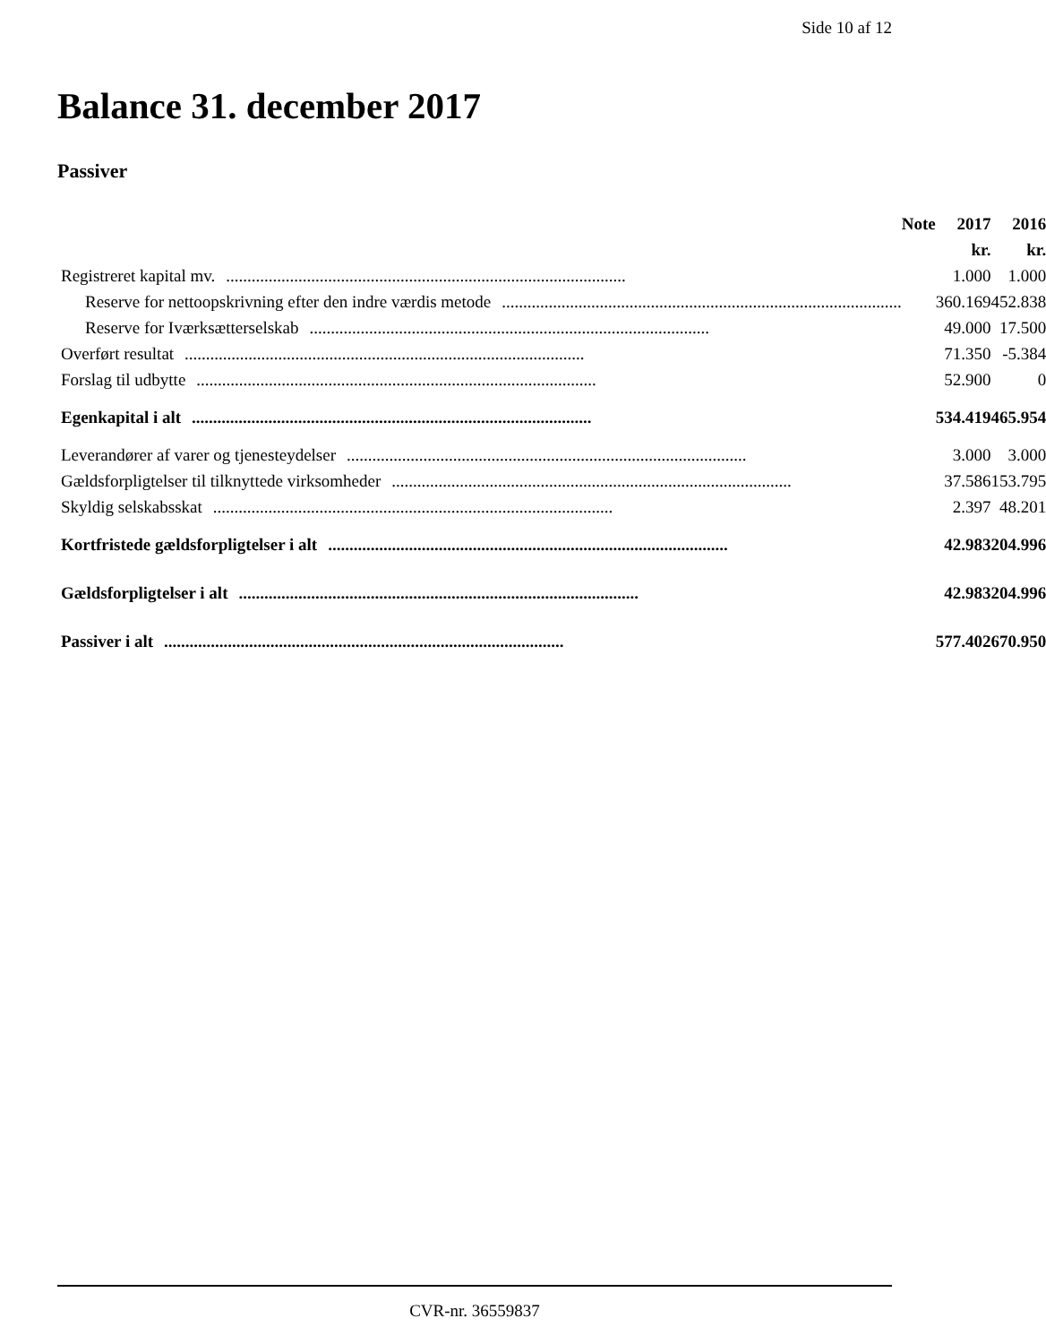Side 10 af 12
Balance 31. december 2017
Passiver
| | Note | 2017 | 2016 |
| --- | --- | --- | --- |
| | | kr. | kr. |
| Registreret kapital mv. .............................................................................................. | | 1.000 | 1.000 |
| Reserve for nettoopskrivning efter den indre værdis metode .............................................................................................. | | 360.169 | 452.838 |
| Reserve for Iværksætterselskab .............................................................................................. | | 49.000 | 17.500 |
| Overført resultat .............................................................................................. | | 71.350 | -5.384 |
| Forslag til udbytte .............................................................................................. | | 52.900 | 0 |
| Egenkapital i alt .............................................................................................. | | 534.419 | 465.954 |
| Leverandører af varer og tjenesteydelser .............................................................................................. | | 3.000 | 3.000 |
| Gældsforpligtelser til tilknyttede virksomheder .............................................................................................. | | 37.586 | 153.795 |
| Skyldig selskabsskat .............................................................................................. | | 2.397 | 48.201 |
| Kortfristede gældsforpligtelser i alt .............................................................................................. | | 42.983 | 204.996 |
| Gældsforpligtelser i alt .............................................................................................. | | 42.983 | 204.996 |
| Passiver i alt .............................................................................................. | | 577.402 | 670.950 |
CVR-nr. 36559837